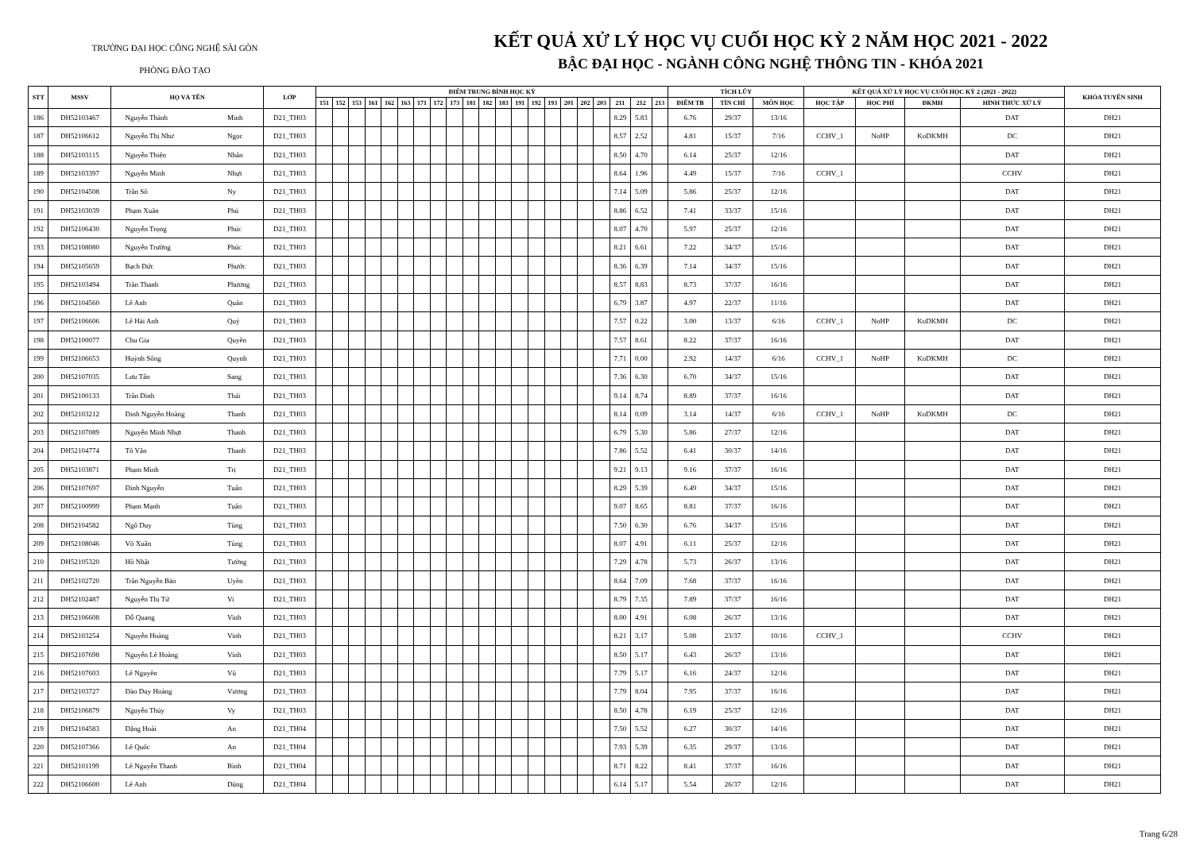TRƯỜNG ĐẠI HỌC CÔNG NGHỆ SÀI GÒN
PHÒNG ĐÀO TẠO
KẾT QUẢ XỬ LÝ HỌC VỤ CUỐI HỌC KỲ 2 NĂM HỌC 2021 - 2022
BẬC ĐẠI HỌC - NGÀNH CÔNG NGHỆ THÔNG TIN - KHÓA 2021
| STT | MSSV | HỌ VÀ TÊN | | LỚP | ĐIỂM TRUNG BÌNH HỌC KỲ | | | | | | | | | | | | | | | | | | | | | TÍCH LŨY | | | KẾT QUẢ XỬ LÝ HỌC VỤ CUỐI HỌC KỲ 2 (2021 - 2022) | | | | KHÓA TUYỂN SINH |
| --- | --- | --- | --- | --- | --- | --- | --- | --- | --- | --- | --- | --- | --- | --- | --- | --- | --- | --- | --- | --- | --- | --- | --- | --- | --- | --- | --- | --- | --- | --- | --- | --- | --- |
| | | | | | 151 | 152 | 153 | 161 | 162 | 163 | 171 | 172 | 173 | 181 | 182 | 183 | 191 | 192 | 193 | 201 | 202 | 203 | 211 | 212 | 213 | ĐIỂM TB | TÍN CHỈ | MÔN HỌC | HỌC TẬP | HỌC PHÍ | ĐKMH | HÌNH THỨC XỬ LÝ | |
| 186 | DH52103467 | Nguyễn Thành | Minh | D21_TH03 | | | | | | | | | | | | | | | | | | | 8.29 | 5.83 | | 6.76 | 29/37 | 13/16 | | | | DAT | DH21 |
| 187 | DH52106612 | Nguyễn Thị Như | Ngọc | D21_TH03 | | | | | | | | | | | | | | | | | | | 8.57 | 2.52 | | 4.81 | 15/37 | 7/16 | CCHV_1 | NoHP | KoDKMH | DC | DH21 |
| 188 | DH52103115 | Nguyễn Thiện | Nhân | D21_TH03 | | | | | | | | | | | | | | | | | | | 8.50 | 4.70 | | 6.14 | 25/37 | 12/16 | | | | DAT | DH21 |
| 189 | DH52103397 | Nguyễn Minh | Nhựt | D21_TH03 | | | | | | | | | | | | | | | | | | | 8.64 | 1.96 | | 4.49 | 15/37 | 7/16 | CCHV_1 | | | CCHV | DH21 |
| 190 | DH52104508 | Trần Sô | Ny | D21_TH03 | | | | | | | | | | | | | | | | | | | 7.14 | 5.09 | | 5.86 | 25/37 | 12/16 | | | | DAT | DH21 |
| 191 | DH52103039 | Phạm Xuân | Phú | D21_TH03 | | | | | | | | | | | | | | | | | | | 8.86 | 6.52 | | 7.41 | 33/37 | 15/16 | | | | DAT | DH21 |
| 192 | DH52106430 | Nguyễn Trọng | Phúc | D21_TH03 | | | | | | | | | | | | | | | | | | | 8.07 | 4.70 | | 5.97 | 25/37 | 12/16 | | | | DAT | DH21 |
| 193 | DH52108080 | Nguyễn Trường | Phúc | D21_TH03 | | | | | | | | | | | | | | | | | | | 8.21 | 6.61 | | 7.22 | 34/37 | 15/16 | | | | DAT | DH21 |
| 194 | DH52105659 | Bạch Đức | Phước | D21_TH03 | | | | | | | | | | | | | | | | | | | 8.36 | 6.39 | | 7.14 | 34/37 | 15/16 | | | | DAT | DH21 |
| 195 | DH52103494 | Trần Thanh | Phương | D21_TH03 | | | | | | | | | | | | | | | | | | | 8.57 | 8.83 | | 8.73 | 37/37 | 16/16 | | | | DAT | DH21 |
| 196 | DH52104560 | Lê Anh | Quân | D21_TH03 | | | | | | | | | | | | | | | | | | | 6.79 | 3.87 | | 4.97 | 22/37 | 11/16 | | | | DAT | DH21 |
| 197 | DH52106606 | Lê Hải Anh | Quý | D21_TH03 | | | | | | | | | | | | | | | | | | | 7.57 | 0.22 | | 3.00 | 13/37 | 6/16 | CCHV_1 | NoHP | KoDKMH | DC | DH21 |
| 198 | DH52100077 | Chu Gia | Quyền | D21_TH03 | | | | | | | | | | | | | | | | | | | 7.57 | 8.61 | | 8.22 | 37/37 | 16/16 | | | | DAT | DH21 |
| 199 | DH52106653 | Huỳnh Sông | Quynh | D21_TH03 | | | | | | | | | | | | | | | | | | | 7.71 | 0.00 | | 2.92 | 14/37 | 6/16 | CCHV_1 | NoHP | KoDKMH | DC | DH21 |
| 200 | DH52107035 | Lưu Tấn | Sang | D21_TH03 | | | | | | | | | | | | | | | | | | | 7.36 | 6.30 | | 6.70 | 34/37 | 15/16 | | | | DAT | DH21 |
| 201 | DH52100133 | Trần Đình | Thái | D21_TH03 | | | | | | | | | | | | | | | | | | | 9.14 | 8.74 | | 8.89 | 37/37 | 16/16 | | | | DAT | DH21 |
| 202 | DH52103212 | Đinh Nguyễn Hoàng | Thanh | D21_TH03 | | | | | | | | | | | | | | | | | | | 8.14 | 0.09 | | 3.14 | 14/37 | 6/16 | CCHV_1 | NoHP | KoDKMH | DC | DH21 |
| 203 | DH52107089 | Nguyễn Minh Nhựt | Thanh | D21_TH03 | | | | | | | | | | | | | | | | | | | 6.79 | 5.30 | | 5.86 | 27/37 | 12/16 | | | | DAT | DH21 |
| 204 | DH52104774 | Tô Văn | Thanh | D21_TH03 | | | | | | | | | | | | | | | | | | | 7.86 | 5.52 | | 6.41 | 30/37 | 14/16 | | | | DAT | DH21 |
| 205 | DH52103871 | Phạm Minh | Trị | D21_TH03 | | | | | | | | | | | | | | | | | | | 9.21 | 9.13 | | 9.16 | 37/37 | 16/16 | | | | DAT | DH21 |
| 206 | DH52107697 | Đinh Nguyễn | Tuấn | D21_TH03 | | | | | | | | | | | | | | | | | | | 8.29 | 5.39 | | 6.49 | 34/37 | 15/16 | | | | DAT | DH21 |
| 207 | DH52100999 | Phạm Mạnh | Tuấn | D21_TH03 | | | | | | | | | | | | | | | | | | | 9.07 | 8.65 | | 8.81 | 37/37 | 16/16 | | | | DAT | DH21 |
| 208 | DH52104582 | Ngô Duy | Tùng | D21_TH03 | | | | | | | | | | | | | | | | | | | 7.50 | 6.30 | | 6.76 | 34/37 | 15/16 | | | | DAT | DH21 |
| 209 | DH52108046 | Võ Xuân | Tùng | D21_TH03 | | | | | | | | | | | | | | | | | | | 8.07 | 4.91 | | 6.11 | 25/37 | 12/16 | | | | DAT | DH21 |
| 210 | DH52105320 | Hồ Nhật | Tường | D21_TH03 | | | | | | | | | | | | | | | | | | | 7.29 | 4.78 | | 5.73 | 26/37 | 13/16 | | | | DAT | DH21 |
| 211 | DH52102720 | Trần Nguyễn Bảo | Uyên | D21_TH03 | | | | | | | | | | | | | | | | | | | 8.64 | 7.09 | | 7.68 | 37/37 | 16/16 | | | | DAT | DH21 |
| 212 | DH52102487 | Nguyễn Thị Tứ | Vi | D21_TH03 | | | | | | | | | | | | | | | | | | | 8.79 | 7.35 | | 7.89 | 37/37 | 16/16 | | | | DAT | DH21 |
| 213 | DH52106608 | Đỗ Quang | Vinh | D21_TH03 | | | | | | | | | | | | | | | | | | | 8.00 | 4.91 | | 6.08 | 26/37 | 13/16 | | | | DAT | DH21 |
| 214 | DH52103254 | Nguyễn Hoàng | Vinh | D21_TH03 | | | | | | | | | | | | | | | | | | | 8.21 | 3.17 | | 5.08 | 23/37 | 10/16 | CCHV_1 | | | CCHV | DH21 |
| 215 | DH52107698 | Nguyễn Lê Hoàng | Vinh | D21_TH03 | | | | | | | | | | | | | | | | | | | 8.50 | 5.17 | | 6.43 | 26/37 | 13/16 | | | | DAT | DH21 |
| 216 | DH52107603 | Lê Nguyên | Vũ | D21_TH03 | | | | | | | | | | | | | | | | | | | 7.79 | 5.17 | | 6.16 | 24/37 | 12/16 | | | | DAT | DH21 |
| 217 | DH52103727 | Đào Duy Hoàng | Vương | D21_TH03 | | | | | | | | | | | | | | | | | | | 7.79 | 8.04 | | 7.95 | 37/37 | 16/16 | | | | DAT | DH21 |
| 218 | DH52106879 | Nguyễn Thúy | Vy | D21_TH03 | | | | | | | | | | | | | | | | | | | 8.50 | 4.78 | | 6.19 | 25/37 | 12/16 | | | | DAT | DH21 |
| 219 | DH52104583 | Đặng Hoài | An | D21_TH04 | | | | | | | | | | | | | | | | | | | 7.50 | 5.52 | | 6.27 | 30/37 | 14/16 | | | | DAT | DH21 |
| 220 | DH52107366 | Lê Quốc | An | D21_TH04 | | | | | | | | | | | | | | | | | | | 7.93 | 5.39 | | 6.35 | 29/37 | 13/16 | | | | DAT | DH21 |
| 221 | DH52101199 | Lê Nguyễn Thanh | Bình | D21_TH04 | | | | | | | | | | | | | | | | | | | 8.71 | 8.22 | | 8.41 | 37/37 | 16/16 | | | | DAT | DH21 |
| 222 | DH52106600 | Lê Anh | Dũng | D21_TH04 | | | | | | | | | | | | | | | | | | | 6.14 | 5.17 | | 5.54 | 26/37 | 12/16 | | | | DAT | DH21 |
Trang 6/28